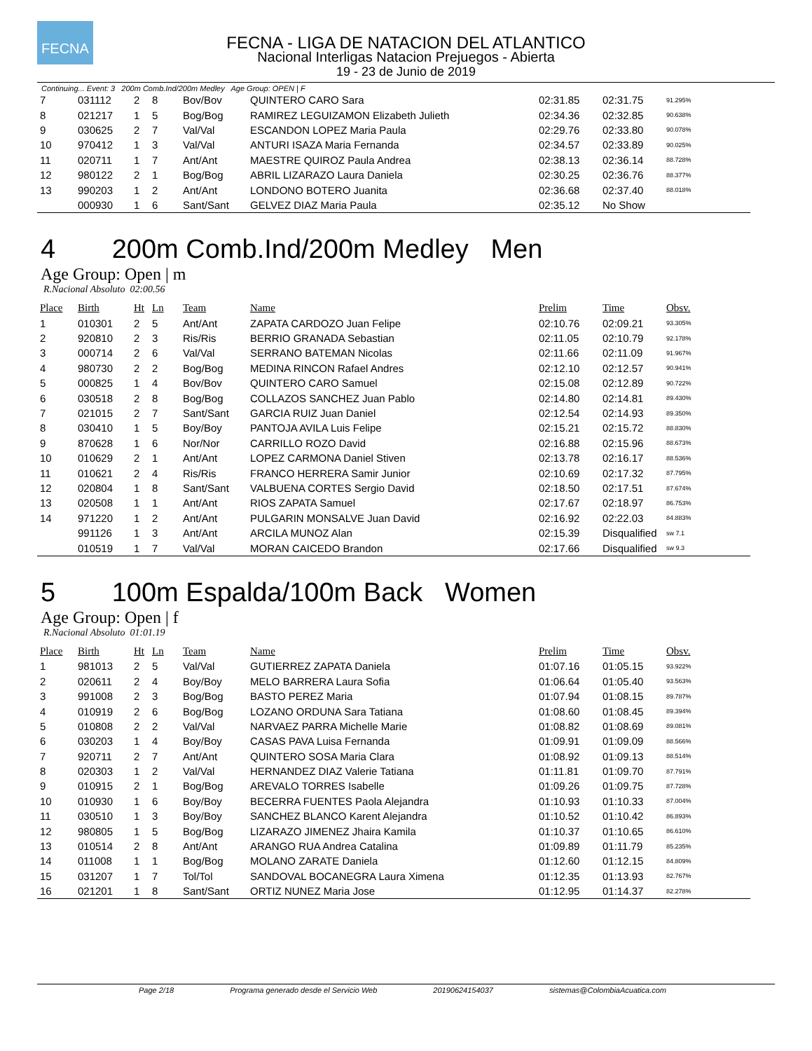FECNA
FECNA - LIGA DE NATACION DEL ATLANTICO
Nacional Interligas Natacion Prejuegos - Abierta
19 - 23 de Junio de 2019
Continuing... Event: 3 200m Comb.Ind/200m Medley Age Group: OPEN | F
| 7 | 031112 | 2 | 8 | Bov/Bov | QUINTERO CARO Sara | 02:31.85 | 02:31.75 | 91.295% |
| 8 | 021217 | 1 | 5 | Bog/Bog | RAMIREZ LEGUIZAMON Elizabeth Julieth | 02:34.36 | 02:32.85 | 90.638% |
| 9 | 030625 | 2 | 7 | Val/Val | ESCANDON LOPEZ Maria Paula | 02:29.76 | 02:33.80 | 90.078% |
| 10 | 970412 | 1 | 3 | Val/Val | ANTURI ISAZA Maria Fernanda | 02:34.57 | 02:33.89 | 90.025% |
| 11 | 020711 | 1 | 7 | Ant/Ant | MAESTRE QUIROZ Paula Andrea | 02:38.13 | 02:36.14 | 88.728% |
| 12 | 980122 | 2 | 1 | Bog/Bog | ABRIL LIZARAZO Laura Daniela | 02:30.25 | 02:36.76 | 88.377% |
| 13 | 990203 | 1 | 2 | Ant/Ant | LONDONO BOTERO Juanita | 02:36.68 | 02:37.40 | 88.018% |
| | 000930 | 1 | 6 | Sant/Sant | GELVEZ DIAZ Maria Paula | 02:35.12 | No Show | |
4 200m Comb.Ind/200m Medley Men
Age Group: Open | m
R.Nacional Absoluto 02:00.56
| Place | Birth | Ht | Ln | Team | Name | Prelim | Time | Obsv. |
| --- | --- | --- | --- | --- | --- | --- | --- | --- |
| 1 | 010301 | 2 | 5 | Ant/Ant | ZAPATA CARDOZO Juan Felipe | 02:10.76 | 02:09.21 | 93.305% |
| 2 | 920810 | 2 | 3 | Ris/Ris | BERRIO GRANADA Sebastian | 02:11.05 | 02:10.79 | 92.178% |
| 3 | 000714 | 2 | 6 | Val/Val | SERRANO BATEMAN Nicolas | 02:11.66 | 02:11.09 | 91.967% |
| 4 | 980730 | 2 | 2 | Bog/Bog | MEDINA RINCON Rafael Andres | 02:12.10 | 02:12.57 | 90.941% |
| 5 | 000825 | 1 | 4 | Bov/Bov | QUINTERO CARO Samuel | 02:15.08 | 02:12.89 | 90.722% |
| 6 | 030518 | 2 | 8 | Bog/Bog | COLLAZOS SANCHEZ Juan Pablo | 02:14.80 | 02:14.81 | 89.430% |
| 7 | 021015 | 2 | 7 | Sant/Sant | GARCIA RUIZ Juan Daniel | 02:12.54 | 02:14.93 | 89.350% |
| 8 | 030410 | 1 | 5 | Boy/Boy | PANTOJA AVILA Luis Felipe | 02:15.21 | 02:15.72 | 88.830% |
| 9 | 870628 | 1 | 6 | Nor/Nor | CARRILLO ROZO David | 02:16.88 | 02:15.96 | 88.673% |
| 10 | 010629 | 2 | 1 | Ant/Ant | LOPEZ CARMONA Daniel Stiven | 02:13.78 | 02:16.17 | 88.536% |
| 11 | 010621 | 2 | 4 | Ris/Ris | FRANCO HERRERA Samir Junior | 02:10.69 | 02:17.32 | 87.795% |
| 12 | 020804 | 1 | 8 | Sant/Sant | VALBUENA CORTES Sergio David | 02:18.50 | 02:17.51 | 87.674% |
| 13 | 020508 | 1 | 1 | Ant/Ant | RIOS ZAPATA Samuel | 02:17.67 | 02:18.97 | 86.753% |
| 14 | 971220 | 1 | 2 | Ant/Ant | PULGARIN MONSALVE Juan David | 02:16.92 | 02:22.03 | 84.883% |
| | 991126 | 1 | 3 | Ant/Ant | ARCILA MUNOZ Alan | 02:15.39 | Disqualified | sw 7.1 |
| | 010519 | 1 | 7 | Val/Val | MORAN CAICEDO Brandon | 02:17.66 | Disqualified | sw 9.3 |
5 100m Espalda/100m Back Women
Age Group: Open | f
R.Nacional Absoluto 01:01.19
| Place | Birth | Ht | Ln | Team | Name | Prelim | Time | Obsv. |
| --- | --- | --- | --- | --- | --- | --- | --- | --- |
| 1 | 981013 | 2 | 5 | Val/Val | GUTIERREZ ZAPATA Daniela | 01:07.16 | 01:05.15 | 93.922% |
| 2 | 020611 | 2 | 4 | Boy/Boy | MELO BARRERA Laura Sofia | 01:06.64 | 01:05.40 | 93.563% |
| 3 | 991008 | 2 | 3 | Bog/Bog | BASTO PEREZ Maria | 01:07.94 | 01:08.15 | 89.787% |
| 4 | 010919 | 2 | 6 | Bog/Bog | LOZANO ORDUNA Sara Tatiana | 01:08.60 | 01:08.45 | 89.394% |
| 5 | 010808 | 2 | 2 | Val/Val | NARVAEZ PARRA Michelle Marie | 01:08.82 | 01:08.69 | 89.081% |
| 6 | 030203 | 1 | 4 | Boy/Boy | CASAS PAVA Luisa Fernanda | 01:09.91 | 01:09.09 | 88.566% |
| 7 | 920711 | 2 | 7 | Ant/Ant | QUINTERO SOSA Maria Clara | 01:08.92 | 01:09.13 | 88.514% |
| 8 | 020303 | 1 | 2 | Val/Val | HERNANDEZ DIAZ Valerie Tatiana | 01:11.81 | 01:09.70 | 87.791% |
| 9 | 010915 | 2 | 1 | Bog/Bog | AREVALO TORRES Isabelle | 01:09.26 | 01:09.75 | 87.728% |
| 10 | 010930 | 1 | 6 | Boy/Boy | BECERRA FUENTES Paola Alejandra | 01:10.93 | 01:10.33 | 87.004% |
| 11 | 030510 | 1 | 3 | Boy/Boy | SANCHEZ BLANCO Karent Alejandra | 01:10.52 | 01:10.42 | 86.893% |
| 12 | 980805 | 1 | 5 | Bog/Bog | LIZARAZO JIMENEZ Jhaira Kamila | 01:10.37 | 01:10.65 | 86.610% |
| 13 | 010514 | 2 | 8 | Ant/Ant | ARANGO RUA Andrea Catalina | 01:09.89 | 01:11.79 | 85.235% |
| 14 | 011008 | 1 | 1 | Bog/Bog | MOLANO ZARATE Daniela | 01:12.60 | 01:12.15 | 84.809% |
| 15 | 031207 | 1 | 7 | Tol/Tol | SANDOVAL BOCANEGRA Laura Ximena | 01:12.35 | 01:13.93 | 82.767% |
| 16 | 021201 | 1 | 8 | Sant/Sant | ORTIZ NUNEZ Maria Jose | 01:12.95 | 01:14.37 | 82.278% |
Page 2/18 Programa generado desde el Servicio Web 20190624154037 sistemas@ColombiaAcuatica.com